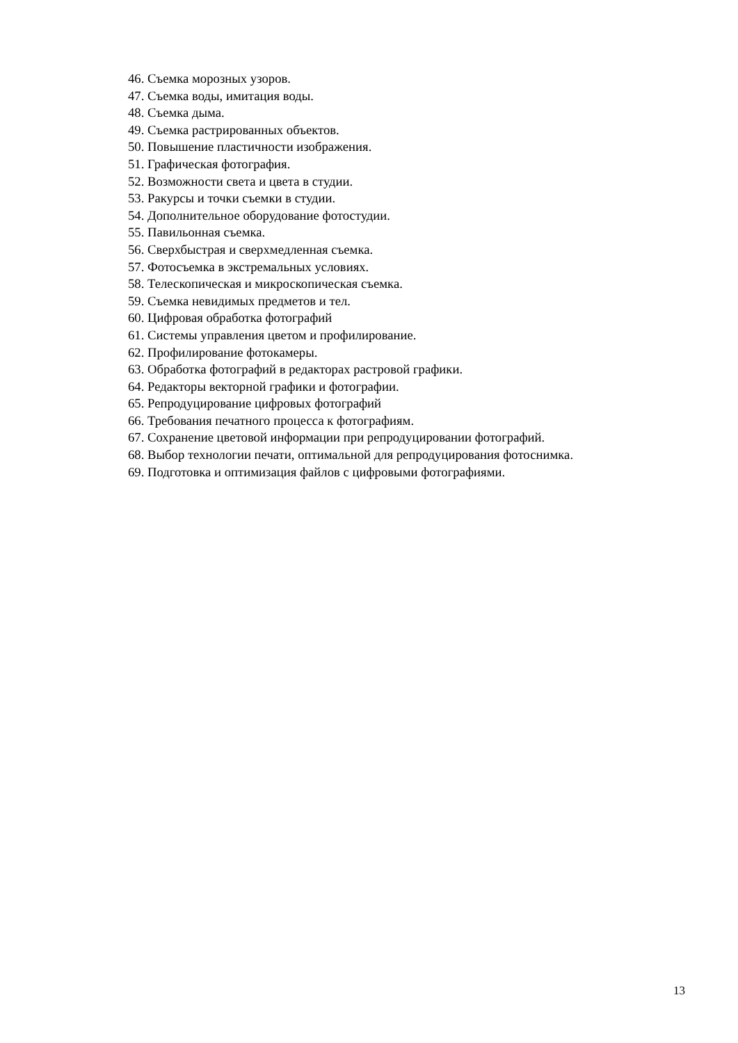46. Съемка морозных узоров.
47. Съемка воды, имитация воды.
48. Съемка дыма.
49. Съемка растрированных объектов.
50. Повышение пластичности изображения.
51. Графическая фотография.
52. Возможности света и цвета в студии.
53. Ракурсы и точки съемки в студии.
54. Дополнительное оборудование фотостудии.
55. Павильонная съемка.
56. Сверхбыстрая и сверхмедленная съемка.
57. Фотосъемка в экстремальных условиях.
58. Телескопическая и микроскопическая съемка.
59. Съемка невидимых предметов и тел.
60. Цифровая обработка фотографий
61. Системы управления цветом и профилирование.
62. Профилирование фотокамеры.
63. Обработка фотографий в редакторах растровой графики.
64. Редакторы векторной графики и фотографии.
65. Репродуцирование цифровых фотографий
66. Требования печатного процесса к фотографиям.
67. Сохранение цветовой информации при репродуцировании фотографий.
68. Выбор технологии печати, оптимальной для репродуцирования фотоснимка.
69. Подготовка и оптимизация файлов с цифровыми фотографиями.
13